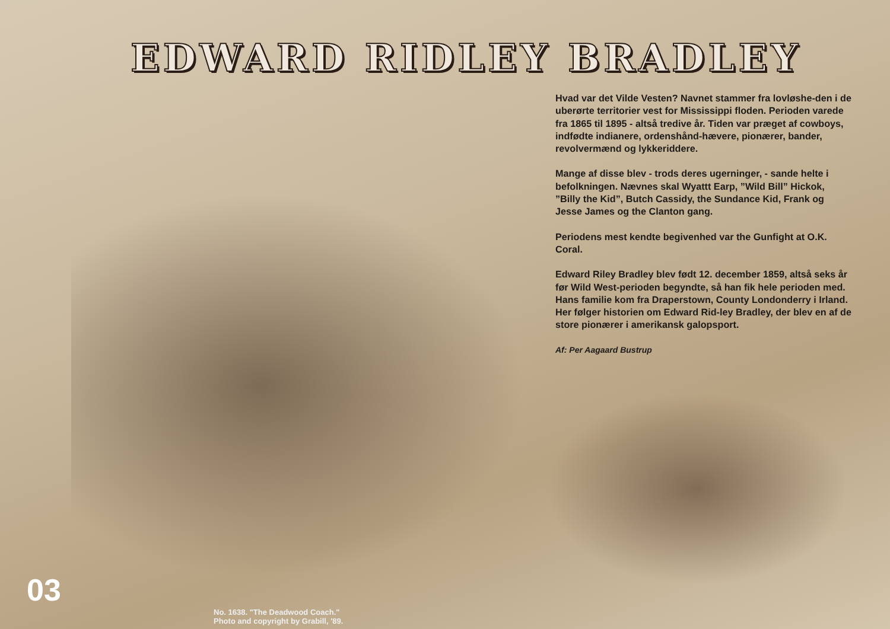EDWARD RIDLEY BRADLEY
Hvad var det Vilde Vesten? Navnet stammer fra lovløshe-den i de uberørte territorier vest for Mississippi floden. Perioden varede fra 1865 til 1895 - altså tredive år. Tiden var præget af cowboys, indfødte indianere, ordenshånd-hævere, pionærer, bander, revolvermænd og lykkeriddere.
Mange af disse blev - trods deres ugerninger, - sande helte i befolkningen. Nævnes skal Wyattt Earp, ”Wild Bill” Hickok, ”Billy the Kid”, Butch Cassidy, the Sundance Kid, Frank og Jesse James og the Clanton gang.
Periodens mest kendte begivenhed var the Gunfight at O.K. Coral.
Edward Riley Bradley blev født 12. december 1859, altså seks år før Wild West-perioden begyndte, så han fik hele perioden med. Hans familie kom fra Draperstown, County Londonderry i Irland. Her følger historien om Edward Rid-ley Bradley, der blev en af de store pionærer i amerikansk galopsport.
Af: Per Aagaard Bustrup
03
No. 1638. "The Deadwood Coach."
Photo and copyright by Grabill, '89.